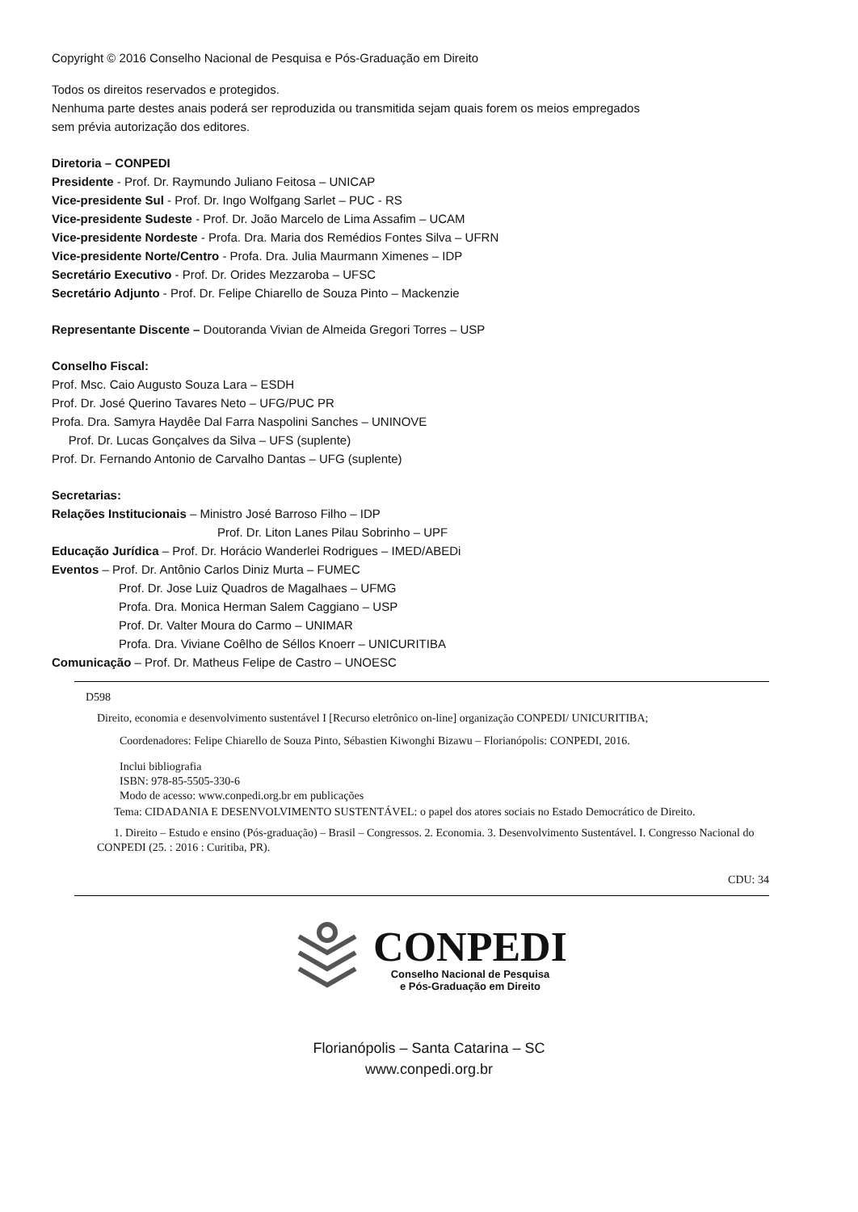Copyright © 2016 Conselho Nacional de Pesquisa e Pós-Graduação em Direito
Todos os direitos reservados e protegidos.
Nenhuma parte destes anais poderá ser reproduzida ou transmitida sejam quais forem os meios empregados
sem prévia autorização dos editores.
Diretoria – CONPEDI
Presidente - Prof. Dr. Raymundo Juliano Feitosa – UNICAP
Vice-presidente Sul - Prof. Dr. Ingo Wolfgang Sarlet – PUC - RS
Vice-presidente Sudeste - Prof. Dr. João Marcelo de Lima Assafim – UCAM
Vice-presidente Nordeste - Profa. Dra. Maria dos Remédios Fontes Silva – UFRN
Vice-presidente Norte/Centro - Profa. Dra. Julia Maurmann Ximenes – IDP
Secretário Executivo - Prof. Dr. Orides Mezzaroba – UFSC
Secretário Adjunto - Prof. Dr. Felipe Chiarello de Souza Pinto – Mackenzie
Representante Discente – Doutoranda Vivian de Almeida Gregori Torres – USP
Conselho Fiscal:
Prof. Msc. Caio Augusto Souza Lara – ESDH
Prof. Dr. José Querino Tavares Neto – UFG/PUC PR
Profa. Dra. Samyra Haydêe Dal Farra Naspolini Sanches – UNINOVE
Prof. Dr. Lucas Gonçalves da Silva – UFS (suplente)
Prof. Dr. Fernando Antonio de Carvalho Dantas – UFG (suplente)
Secretarias:
Relações Institucionais – Ministro José Barroso Filho – IDP
Prof. Dr. Liton Lanes Pilau Sobrinho – UPF
Educação Jurídica – Prof. Dr. Horácio Wanderlei Rodrigues – IMED/ABEDi
Eventos – Prof. Dr. Antônio Carlos Diniz Murta – FUMEC
Prof. Dr. Jose Luiz Quadros de Magalhaes – UFMG
Profa. Dra. Monica Herman Salem Caggiano – USP
Prof. Dr. Valter Moura do Carmo – UNIMAR
Profa. Dra. Viviane Coêlho de Séllos Knoerr – UNICURITIBA
Comunicação – Prof. Dr. Matheus Felipe de Castro – UNOESC
D598
Direito, economia e desenvolvimento sustentável I [Recurso eletrônico on-line] organização CONPEDI/ UNICURITIBA;
Coordenadores: Felipe Chiarello de Souza Pinto, Sébastien Kiwonghi Bizawu – Florianópolis: CONPEDI, 2016.
Inclui bibliografia
ISBN: 978-85-5505-330-6
Modo de acesso: www.conpedi.org.br em publicações
Tema: CIDADANIA E DESENVOLVIMENTO SUSTENTÁVEL: o papel dos atores sociais no Estado Democrático de Direito.
1. Direito – Estudo e ensino (Pós-graduação) – Brasil – Congressos. 2. Economia. 3. Desenvolvimento Sustentável. I. Congresso Nacional do CONPEDI (25. : 2016 : Curitiba, PR).
CDU: 34
CONPEDI
Conselho Nacional de Pesquisa
e Pós-Graduação em Direito
Florianópolis – Santa Catarina – SC
www.conpedi.org.br